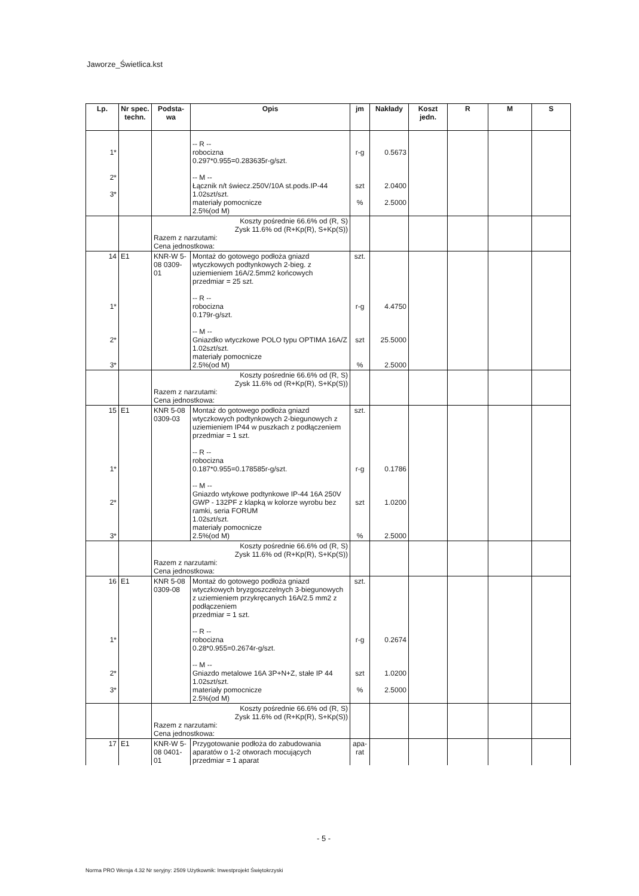Jaworze_Świetlica.kst
| Lp. | Nr spec. techn. | Podsta-wa | Opis | jm | Nakłady | Koszt jedn. | R | M | S |
| --- | --- | --- | --- | --- | --- | --- | --- | --- | --- |
| 1* 2* 3* | | | -- R -- robocizna 0.297*0.955=0.283635r-g/szt. -- M -- Łącznik n/t świecz.250V/10A st.pods.IP-44 1.02szt/szt. materiały pomocnicze 2.5%(od M) | r-g szt % | 0.5673 2.0400 2.5000 | | | | |
| | | Koszty pośrednie 66.6% od (R, S) Zysk 11.6% od (R+Kp(R), S+Kp(S)) Razem z narzutami: Cena jednostkowa: | | | | | | | |
| 14 1* 2* 3* | E1 | KNR-W 5-08 0309-01 | Montaż do gotowego podłoża gniazd wtyczkowych podtynkowych 2-bieg. z uziemieniem 16A/2.5mm2 końcowych przedmiar = 25 szt. -- R -- robocizna 0.179r-g/szt. -- M -- Gniazdko wtyczkowe POLO typu OPTIMA 16A/Z 1.02szt/szt. materiały pomocnicze 2.5%(od M) | szt. r-g szt % | 4.4750 25.5000 2.5000 | | | | |
| | | Koszty pośrednie 66.6% od (R, S) Zysk 11.6% od (R+Kp(R), S+Kp(S)) Razem z narzutami: Cena jednostkowa: | | | | | | | |
| 15 1* 2* 3* | E1 | KNR 5-08 0309-03 | Montaż do gotowego podłoża gniazd wtyczkowych podtynkowych 2-biegunowych z uziemieniem IP44 w puszkach z podłączeniem przedmiar = 1 szt. -- R -- robocizna 0.187*0.955=0.178585r-g/szt. -- M -- Gniazdo wtykowe podtynkowe IP-44 16A 250V GWP - 132PF z klapką w kolorze wyrobu bez ramki, seria FORUM 1.02szt/szt. materiały pomocnicze 2.5%(od M) | szt. r-g szt % | 0.1786 1.0200 2.5000 | | | | |
| | | Koszty pośrednie 66.6% od (R, S) Zysk 11.6% od (R+Kp(R), S+Kp(S)) Razem z narzutami: Cena jednostkowa: | | | | | | | |
| 16 1* 2* 3* | E1 | KNR 5-08 0309-08 | Montaż do gotowego podłoża gniazd wtyczkowych bryzgoszczelnych 3-biegunowych z uziemieniem przykręcanych 16A/2.5 mm2 z podłączeniem przedmiar = 1 szt. -- R -- robocizna 0.28*0.955=0.2674r-g/szt. -- M -- Gniazdo metalowe 16A 3P+N+Z, stałe IP 44 1.02szt/szt. materiały pomocnicze 2.5%(od M) | szt. r-g szt % | 0.2674 1.0200 2.5000 | | | | |
| | | Koszty pośrednie 66.6% od (R, S) Zysk 11.6% od (R+Kp(R), S+Kp(S)) Razem z narzutami: Cena jednostkowa: | | | | | | | |
| 17 | E1 | KNR-W 5-08 0401-01 | Przygotowanie podłoża do zabudowania aparatów o 1-2 otworach mocujących przedmiar = 1 aparat | apa-rat | | | | | |
- 5 -
Norma PRO Wersja 4.32 Nr seryjny: 2509 Użytkownik: Inwestprojekt Świętokrzyski